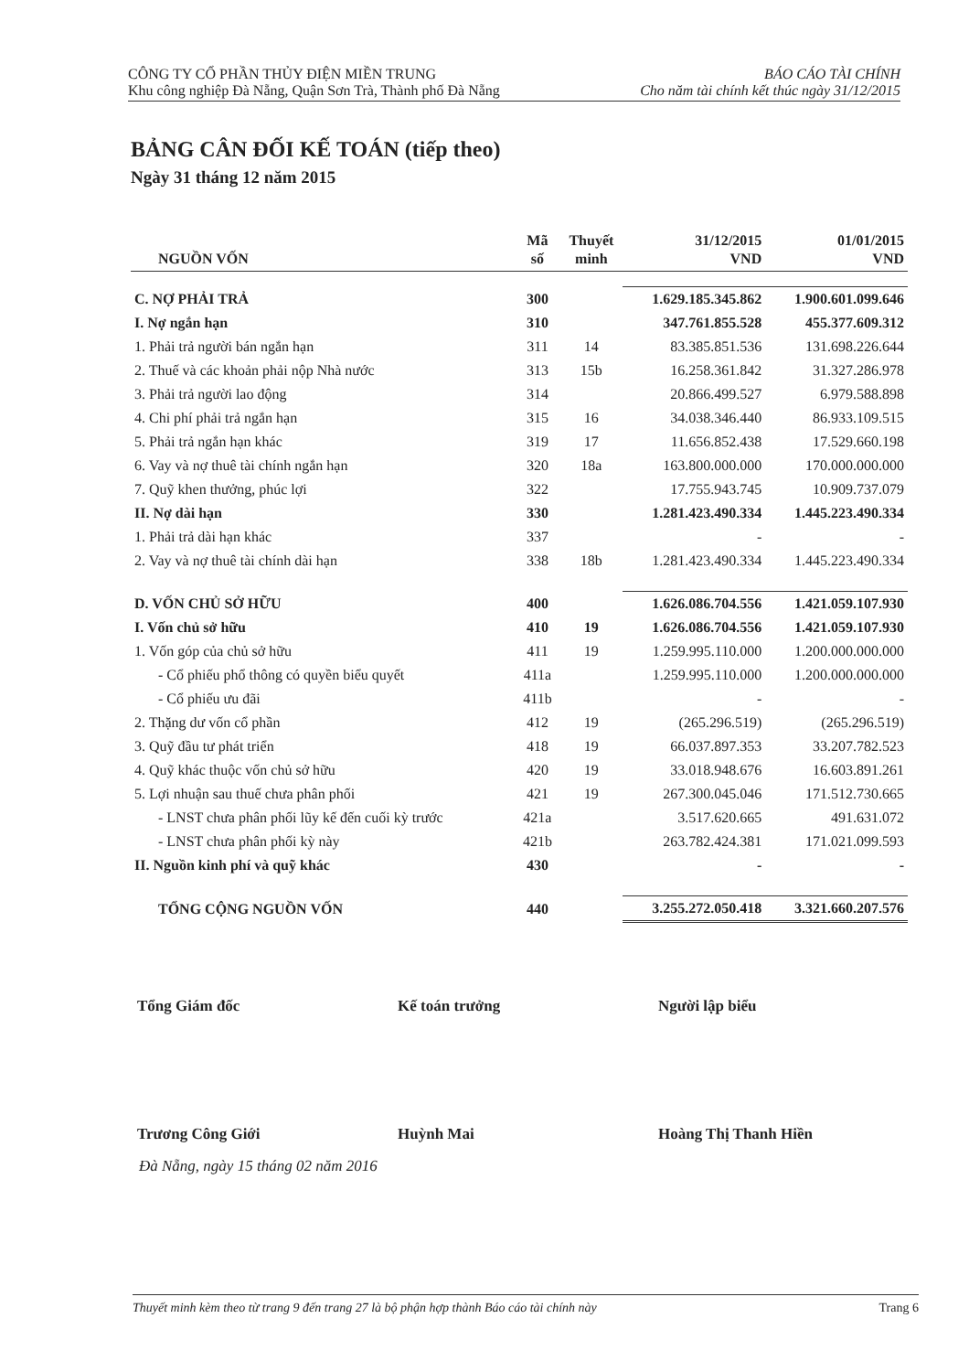CÔNG TY CỔ PHẦN THỦY ĐIỆN MIỀN TRUNG
Khu công nghiệp Đà Nẵng, Quận Sơn Trà, Thành phố Đà Nẵng
BÁO CÁO TÀI CHÍNH
Cho năm tài chính kết thúc ngày 31/12/2015
BẢNG CÂN ĐỐI KẾ TOÁN (tiếp theo)
Ngày 31 tháng 12 năm 2015
| NGUỒN VỐN | Mã số | Thuyết minh | 31/12/2015 VND | 01/01/2015 VND |
| --- | --- | --- | --- | --- |
| C. NỢ PHẢI TRẢ | 300 | | 1.629.185.345.862 | 1.900.601.099.646 |
| I. Nợ ngắn hạn | 310 | | 347.761.855.528 | 455.377.609.312 |
| 1. Phải trả người bán ngắn hạn | 311 | 14 | 83.385.851.536 | 131.698.226.644 |
| 2. Thuế và các khoản phải nộp Nhà nước | 313 | 15b | 16.258.361.842 | 31.327.286.978 |
| 3. Phải trả người lao động | 314 | | 20.866.499.527 | 6.979.588.898 |
| 4. Chi phí phải trả ngắn hạn | 315 | 16 | 34.038.346.440 | 86.933.109.515 |
| 5. Phải trả ngắn hạn khác | 319 | 17 | 11.656.852.438 | 17.529.660.198 |
| 6. Vay và nợ thuê tài chính ngắn hạn | 320 | 18a | 163.800.000.000 | 170.000.000.000 |
| 7. Quỹ khen thưởng, phúc lợi | 322 | | 17.755.943.745 | 10.909.737.079 |
| II. Nợ dài hạn | 330 | | 1.281.423.490.334 | 1.445.223.490.334 |
| 1. Phải trả dài hạn khác | 337 | | - | - |
| 2. Vay và nợ thuê tài chính dài hạn | 338 | 18b | 1.281.423.490.334 | 1.445.223.490.334 |
| D. VỐN CHỦ SỞ HỮU | 400 | | 1.626.086.704.556 | 1.421.059.107.930 |
| I. Vốn chủ sở hữu | 410 | 19 | 1.626.086.704.556 | 1.421.059.107.930 |
| 1. Vốn góp của chủ sở hữu | 411 | 19 | 1.259.995.110.000 | 1.200.000.000.000 |
| - Cổ phiếu phổ thông có quyền biểu quyết | 411a | | 1.259.995.110.000 | 1.200.000.000.000 |
| - Cổ phiếu ưu đãi | 411b | | - | - |
| 2. Thặng dư vốn cổ phần | 412 | 19 | (265.296.519) | (265.296.519) |
| 3. Quỹ đầu tư phát triển | 418 | 19 | 66.037.897.353 | 33.207.782.523 |
| 4. Quỹ khác thuộc vốn chủ sở hữu | 420 | 19 | 33.018.948.676 | 16.603.891.261 |
| 5. Lợi nhuận sau thuế chưa phân phối | 421 | 19 | 267.300.045.046 | 171.512.730.665 |
| - LNST chưa phân phối lũy kế đến cuối kỳ trước | 421a | | 3.517.620.665 | 491.631.072 |
| - LNST chưa phân phối kỳ này | 421b | | 263.782.424.381 | 171.021.099.593 |
| II. Nguồn kinh phí và quỹ khác | 430 | | - | - |
| TỔNG CỘNG NGUỒN VỐN | 440 | | 3.255.272.050.418 | 3.321.660.207.576 |
Tổng Giám đốc Kế toán trưởng Người lập biểu
Trương Công Giới Huỳnh Mai Hoàng Thị Thanh Hiền
Đà Nẵng, ngày 15 tháng 02 năm 2016
Thuyết minh kèm theo từ trang 9 đến trang 27 là bộ phận hợp thành Báo cáo tài chính này Trang 6